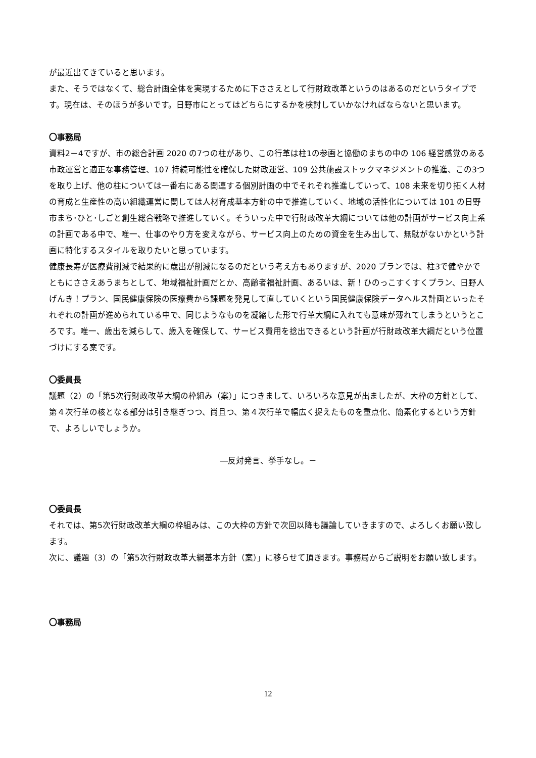が最近出てきていると思います。
また、そうではなくて、総合計画全体を実現するために下ささえとして行財政改革というのはあるのだというタイプです。現在は、そのほうが多いです。日野市にとってはどちらにするかを検討していかなければならないと思います。
〇事務局
資料2－4ですが、市の総合計画 2020 の7つの柱があり、この行革は柱1の参画と協働のまちの中の 106 経営感覚のある市政運営と適正な事務管理、107 持続可能性を確保した財政運営、109 公共施設ストックマネジメントの推進、この3つを取り上げ、他の柱については一番右にある関連する個別計画の中でそれぞれ推進していって、108 未来を切り拓く人材の育成と生産性の高い組織運営に関しては人材育成基本方針の中で推進していく、地域の活性化については 101 の日野市まち･ひと･しごと創生総合戦略で推進していく。そういった中で行財政改革大綱については他の計画がサービス向上系の計画である中で、唯一、仕事のやり方を変えながら、サービス向上のための資金を生み出して、無駄がないかという計画に特化するスタイルを取りたいと思っています。
健康長寿が医療費削減で結果的に歳出が削減になるのだという考え方もありますが、2020 プランでは、柱3で健やかでともにささえあうまちとして、地域福祉計画だとか、高齢者福祉計画、あるいは、新！ひのっこすくすくプラン、日野人げんき！プラン、国民健康保険の医療費から課題を発見して直していくという国民健康保険データヘルス計画といったそれぞれの計画が進められている中で、同じようなものを凝縮した形で行革大綱に入れても意味が薄れてしまうというところです。唯一、歳出を減らして、歳入を確保して、サービス費用を捻出できるという計画が行財政改革大綱だという位置づけにする案です。
〇委員長
議題（2）の「第5次行財政改革大綱の枠組み（案）」につきまして、いろいろな意見が出ましたが、大枠の方針として、第４次行革の核となる部分は引き継ぎつつ、尚且つ、第４次行革で幅広く捉えたものを重点化、簡素化するという方針で、よろしいでしょうか。
―反対発言、挙手なし。－
〇委員長
それでは、第5次行財政改革大綱の枠組みは、この大枠の方針で次回以降も議論していきますので、よろしくお願い致します。
次に、議題（3）の「第5次行財政改革大綱基本方針（案）」に移らせて頂きます。事務局からご説明をお願い致します。
〇事務局
12